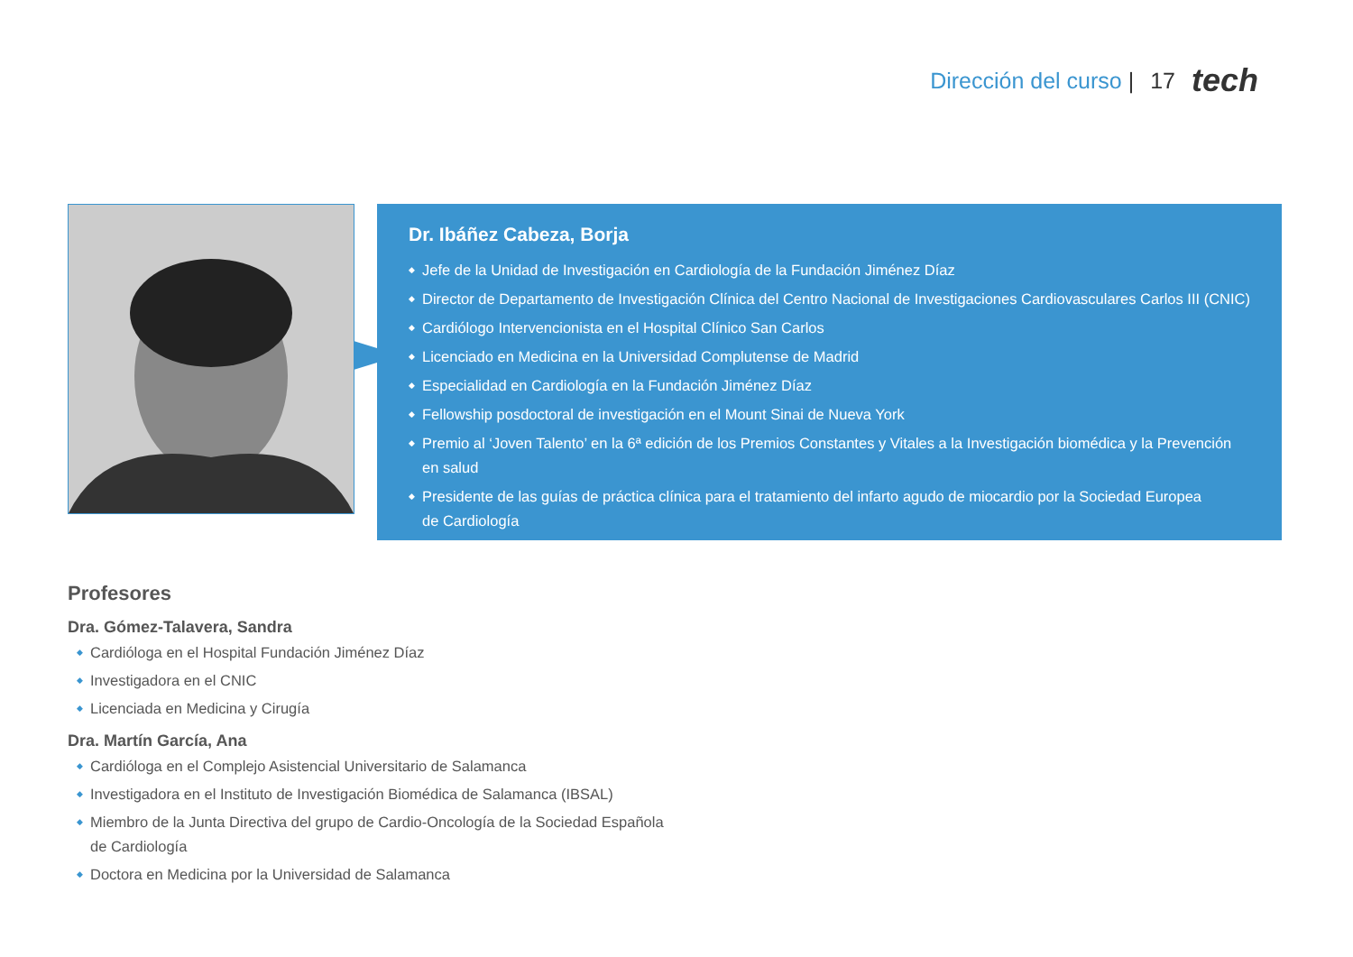Dirección del curso | 17 tech
Dr. Ibáñez Cabeza, Borja
◆ Jefe de la Unidad de Investigación en Cardiología de la Fundación Jiménez Díaz
◆ Director de Departamento de Investigación Clínica del Centro Nacional de Investigaciones Cardiovasculares Carlos III (CNIC)
◆ Cardiólogo Intervencionista en el Hospital Clínico San Carlos
◆ Licenciado en Medicina en la Universidad Complutense de Madrid
◆ Especialidad en Cardiología en la Fundación Jiménez Díaz
◆ Fellowship posdoctoral de investigación en el Mount Sinai de Nueva York
◆ Premio al ‘Joven Talento’ en la 6ª edición de los Premios Constantes y Vitales a la Investigación biomédica y la Prevención en salud
◆ Presidente de las guías de práctica clínica para el tratamiento del infarto agudo de miocardio por la Sociedad Europea
de Cardiología
Profesores
Dra. Gómez-Talavera, Sandra
◆ Cardióloga en el Hospital Fundación Jiménez Díaz
◆ Investigadora en el CNIC
◆ Licenciada en Medicina y Cirugía
Dra. Martín García, Ana
◆ Cardióloga en el Complejo Asistencial Universitario de Salamanca
◆ Investigadora en el Instituto de Investigación Biomédica de Salamanca (IBSAL)
◆ Miembro de la Junta Directiva del grupo de Cardio-Oncología de la Sociedad Española
de Cardiología
◆ Doctora en Medicina por la Universidad de Salamanca